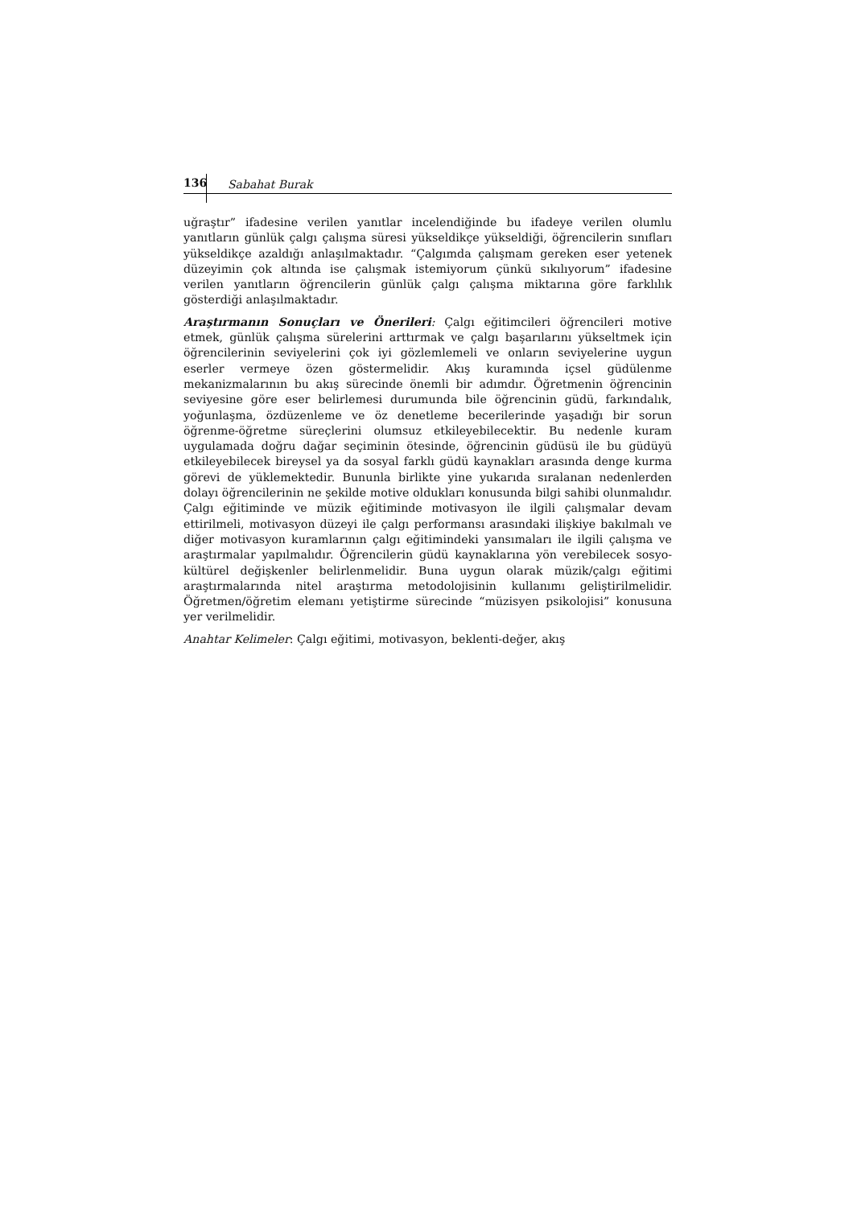136 Sabahat Burak
uğraştır” ifadesine verilen yanıtlar incelendiğinde bu ifadeye verilen olumlu yanıtların günlük çalgı çalışma süresi yükseldikçe yükseldiği, öğrencilerin sınıfları yükseldikçe azaldığı anlaşılmaktadır. “Çalgımda çalışmam gereken eser yetenek düzeyimin çok altında ise çalışmak istemiyorum çünkü sıkılıyorum” ifadesine verilen yanıtların öğrencilerin günlük çalgı çalışma miktarına göre farklılık gösterdiği anlaşılmaktadır.
Araştırmanın Sonuçları ve Önerileri: Çalgı eğitimcileri öğrencileri motive etmek, günlük çalışma sürelerini arttırmak ve çalgı başarılarını yükseltmek için öğrencilerinin seviyelerini çok iyi gözlemlemeli ve onların seviyelerine uygun eserler vermeye özen göstermelidir. Akış kuramında içsel güdülenme mekanizmalarının bu akış sürecinde önemli bir adımdır. Öğretmenin öğrencinin seviyesine göre eser belirlemesi durumunda bile öğrencinin güdü, farkındalık, yoğunlaşma, özdüzenleme ve öz denetleme becerilerinde yaşadığı bir sorun öğrenme-öğretme süreçlerini olumsuz etkileyebilecektir. Bu nedenle kuram uygulamada doğru dağar seçiminin ötesinde, öğrencinin güdüsü ile bu güdüyü etkileyebilecek bireysel ya da sosyal farklı güdü kaynakları arasında denge kurma görevi de yüklemektedir. Bununla birlikte yine yukarıda sıralanan nedenlerden dolayı öğrencilerinin ne şekilde motive oldukları konusunda bilgi sahibi olunmalıdır. Çalgı eğitiminde ve müzik eğitiminde motivasyon ile ilgili çalışmalar devam ettirilmeli, motivasyon düzeyi ile çalgı performansı arasındaki ilişkiye bakılmalı ve diğer motivasyon kuramlarının çalgı eğitimindeki yansımaları ile ilgili çalışma ve araştırmalar yapılmalıdır. Öğrencilerin güdü kaynaklarına yön verebilecek sosyo-kültürel değişkenler belirlenmelidir. Buna uygun olarak müzik/çalgı eğitimi araştırmalarında nitel araştırma metodolojisinin kullanımı geliştirilmelidir. Öğretmen/öğretim elemanı yetiştirme sürecinde “müzisyen psikolojisi” konusuna yer verilmelidir.
Anahtar Kelimeler: Çalgı eğitimi, motivasyon, beklenti-değer, akış